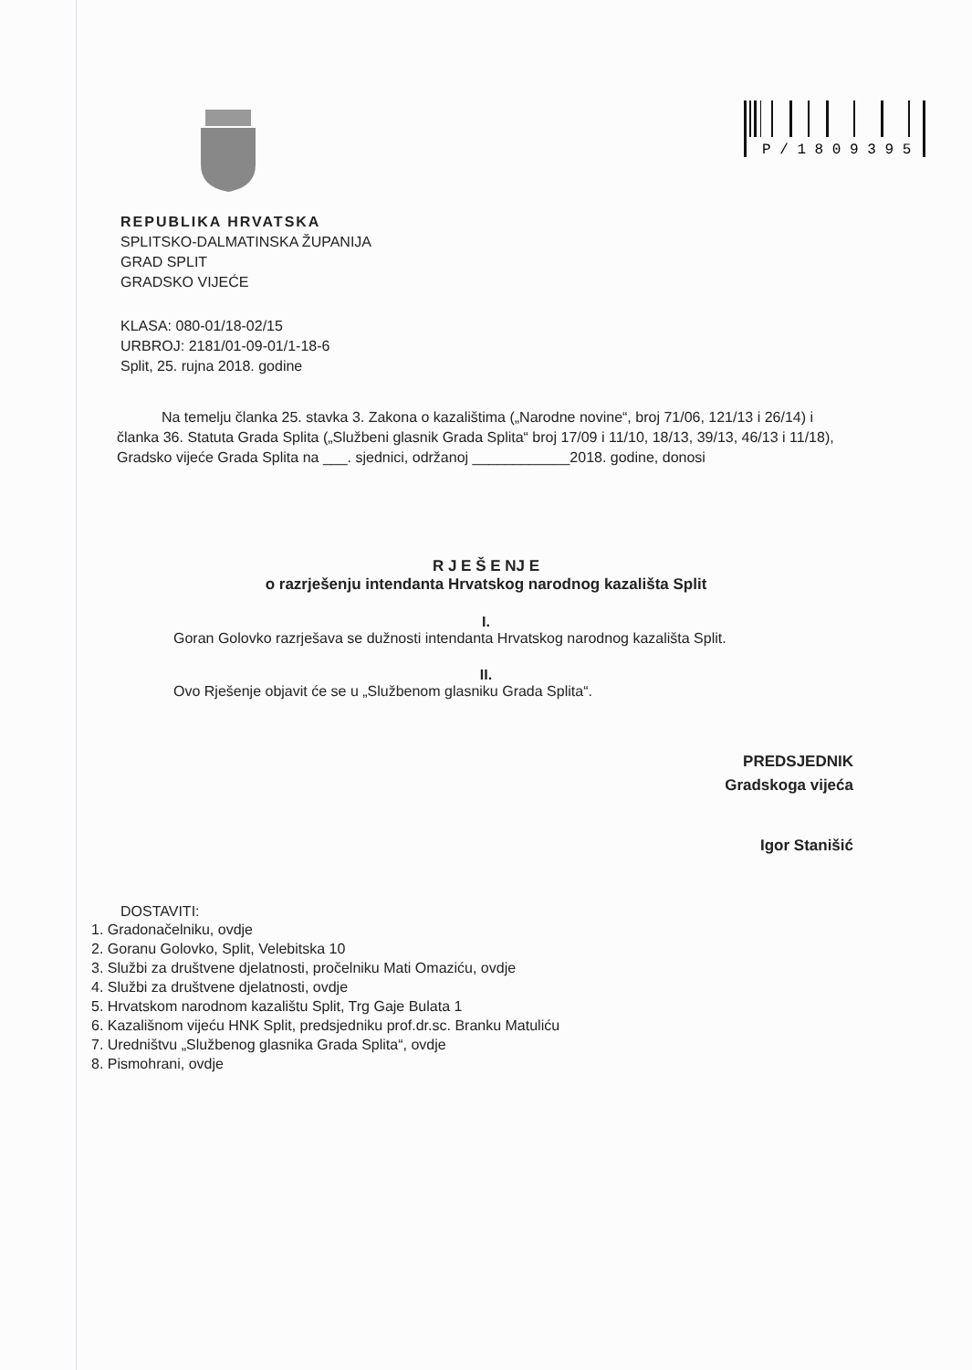P / 1 8 0 9 3 9 5
REPUBLIKA HRVATSKA
SPLITSKO-DALMATINSKA ŽUPANIJA
GRAD SPLIT
GRADSKO VIJEĆE
KLASA: 080-01/18-02/15
URBROJ: 2181/01-09-01/1-18-6
Split, 25. rujna 2018. godine
Na temelju članka 25. stavka 3. Zakona o kazalištima („Narodne novine“, broj 71/06, 121/13 i 26/14) i članka 36. Statuta Grada Splita („Službeni glasnik Grada Splita“ broj 17/09 i 11/10, 18/13, 39/13, 46/13 i 11/18), Gradsko vijeće Grada Splita na ___. sjednici, održanoj ____________2018. godine, donosi
R J E Š E NJ E
o razrješenju intendanta Hrvatskog narodnog kazališta Split
I.
Goran Golovko razrješava se dužnosti intendanta Hrvatskog narodnog kazališta Split.
II.
Ovo Rješenje objavit će se u „Službenom glasniku Grada Splita“.
PREDSJEDNIK
Gradskoga vijeća
Igor Stanišić
DOSTAVITI:
1. Gradonačelniku, ovdje
2. Goranu Golovko, Split, Velebitska 10
3. Službi za društvene djelatnosti, pročelniku Mati Omaziću, ovdje
4. Službi za društvene djelatnosti, ovdje
5. Hrvatskom narodnom kazalištu Split, Trg Gaje Bulata 1
6. Kazališnom vijeću HNK Split, predsjedniku prof.dr.sc. Branku Matuliću
7. Uredništvu „Službenog glasnika Grada Splita“, ovdje
8. Pismohrani, ovdje